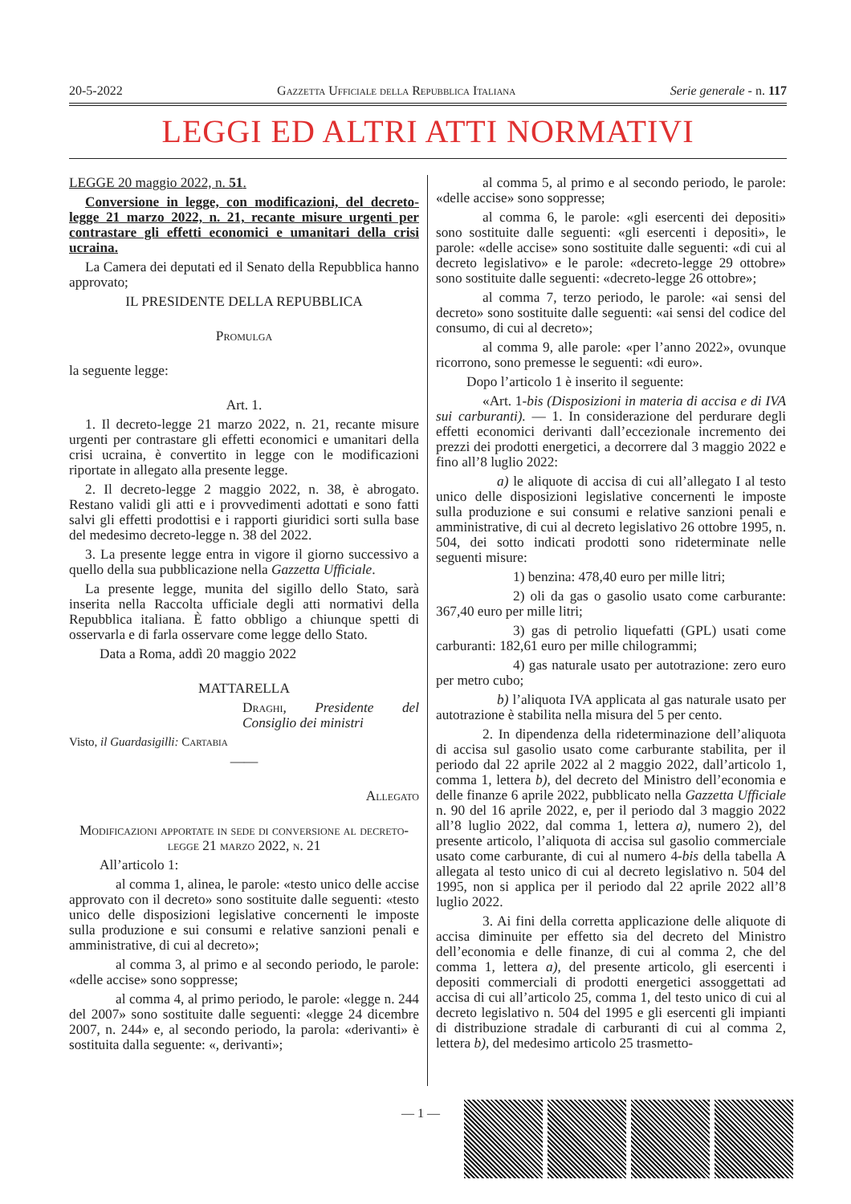20-5-2022 Gazzetta Ufficiale della Repubblica Italiana Serie generale - n. 117
LEGGI ED ALTRI ATTI NORMATIVI
LEGGE 20 maggio 2022, n. 51.
Conversione in legge, con modificazioni, del decreto-legge 21 marzo 2022, n. 21, recante misure urgenti per contrastare gli effetti economici e umanitari della crisi ucraina.
La Camera dei deputati ed il Senato della Repubblica hanno approvato;
IL PRESIDENTE DELLA REPUBBLICA
Promulga
la seguente legge:
Art. 1.
1. Il decreto-legge 21 marzo 2022, n. 21, recante misure urgenti per contrastare gli effetti economici e umanitari della crisi ucraina, è convertito in legge con le modificazioni riportate in allegato alla presente legge.
2. Il decreto-legge 2 maggio 2022, n. 38, è abrogato. Restano validi gli atti e i provvedimenti adottati e sono fatti salvi gli effetti prodottisi e i rapporti giuridici sorti sulla base del medesimo decreto-legge n. 38 del 2022.
3. La presente legge entra in vigore il giorno successivo a quello della sua pubblicazione nella Gazzetta Ufficiale.
La presente legge, munita del sigillo dello Stato, sarà inserita nella Raccolta ufficiale degli atti normativi della Repubblica italiana. È fatto obbligo a chiunque spetti di osservarla e di farla osservare come legge dello Stato.
Data a Roma, addì 20 maggio 2022
MATTARELLA
Draghi, Presidente del Consiglio dei ministri
Visto, il Guardasigilli: Cartabia
——
Allegato
Modificazioni apportate in sede di conversione al decreto-legge 21 marzo 2022, n. 21
All’articolo 1:
al comma 1, alinea, le parole: «testo unico delle accise approvato con il decreto» sono sostituite dalle seguenti: «testo unico delle disposizioni legislative concernenti le imposte sulla produzione e sui consumi e relative sanzioni penali e amministrative, di cui al decreto»;
al comma 3, al primo e al secondo periodo, le parole: «delle accise» sono soppresse;
al comma 4, al primo periodo, le parole: «legge n. 244 del 2007» sono sostituite dalle seguenti: «legge 24 dicembre 2007, n. 244» e, al secondo periodo, la parola: «derivanti» è sostituita dalla seguente: «, derivanti»;
al comma 5, al primo e al secondo periodo, le parole: «delle accise» sono soppresse;
al comma 6, le parole: «gli esercenti dei depositi» sono sostituite dalle seguenti: «gli esercenti i depositi», le parole: «delle accise» sono sostituite dalle seguenti: «di cui al decreto legislativo» e le parole: «decreto-legge 29 ottobre» sono sostituite dalle seguenti: «decreto-legge 26 ottobre»;
al comma 7, terzo periodo, le parole: «ai sensi del decreto» sono sostituite dalle seguenti: «ai sensi del codice del consumo, di cui al decreto»;
al comma 9, alle parole: «per l’anno 2022», ovunque ricorrono, sono premesse le seguenti: «di euro».
Dopo l’articolo 1 è inserito il seguente:
«Art. 1-bis (Disposizioni in materia di accisa e di IVA sui carburanti). — 1. In considerazione del perdurare degli effetti economici derivanti dall’eccezionale incremento dei prezzi dei prodotti energetici, a decorrere dal 3 maggio 2022 e fino all’8 luglio 2022:
a) le aliquote di accisa di cui all’allegato I al testo unico delle disposizioni legislative concernenti le imposte sulla produzione e sui consumi e relative sanzioni penali e amministrative, di cui al decreto legislativo 26 ottobre 1995, n. 504, dei sotto indicati prodotti sono rideterminate nelle seguenti misure:
1) benzina: 478,40 euro per mille litri;
2) oli da gas o gasolio usato come carburante: 367,40 euro per mille litri;
3) gas di petrolio liquefatti (GPL) usati come carburanti: 182,61 euro per mille chilogrammi;
4) gas naturale usato per autotrazione: zero euro per metro cubo;
b) l’aliquota IVA applicata al gas naturale usato per autotrazione è stabilita nella misura del 5 per cento.
2. In dipendenza della rideterminazione dell’aliquota di accisa sul gasolio usato come carburante stabilita, per il periodo dal 22 aprile 2022 al 2 maggio 2022, dall’articolo 1, comma 1, lettera b), del decreto del Ministro dell’economia e delle finanze 6 aprile 2022, pubblicato nella Gazzetta Ufficiale n. 90 del 16 aprile 2022, e, per il periodo dal 3 maggio 2022 all’8 luglio 2022, dal comma 1, lettera a), numero 2), del presente articolo, l’aliquota di accisa sul gasolio commerciale usato come carburante, di cui al numero 4-bis della tabella A allegata al testo unico di cui al decreto legislativo n. 504 del 1995, non si applica per il periodo dal 22 aprile 2022 all’8 luglio 2022.
3. Ai fini della corretta applicazione delle aliquote di accisa diminuite per effetto sia del decreto del Ministro dell’economia e delle finanze, di cui al comma 2, che del comma 1, lettera a), del presente articolo, gli esercenti i depositi commerciali di prodotti energetici assoggettati ad accisa di cui all’articolo 25, comma 1, del testo unico di cui al decreto legislativo n. 504 del 1995 e gli esercenti gli impianti di distribuzione stradale di carburanti di cui al comma 2, lettera b), del medesimo articolo 25 trasmetto-
— 1 —